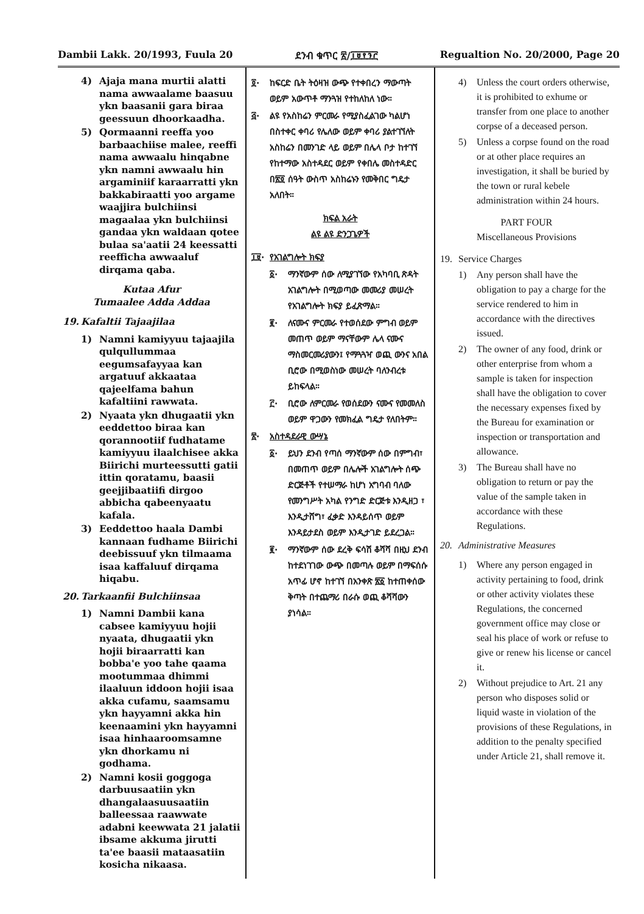Dambii Lakk. 20/1993, Fuula 20 ደንብ ቁጥር ፳/፲፱፻፺፫ Regualtion No. 20/2000, Page 20
4) Ajaja mana murtii alatti nama awwaalame baasuu ykn baasanii gara biraa geessuun dhoorkaadha.
5) Qormaanni reeffa yoo barbaachiise malee, reeffi nama awwaalu hinqabne ykn namni awwaalu hin argaminiif karaarratti ykn bakkabiraatti yoo argame waajjira bulchiinsi magaalaa ykn bulchiinsi gandaa ykn waldaan qotee bulaa sa'aatii 24 keessatti reefficha awwaaluf dirqama qaba.
Kutaa Afur
Tumaalee Adda Addaa
19. Kafaltii Tajaajilaa
1) Namni kamiyyuu tajaajila qulqullummaa eegumsafayyaa kan argatuuf akkaataa qajeelfama bahun kafaltiini rawwata.
2) Nyaata ykn dhugaatii ykn eeddettoo biraa kan qorannootiif fudhatame kamiyyuu ilaalchisee akka Biirichi murteessutti gatii ittin qoratamu, baasii geejjibaatiifi dirgoo abbicha qabeenyaatu kafala.
3) Eeddettoo haala Dambi kannaan fudhame Biirichi deebissuuf ykn tilmaama isaa kaffaluuf dirqama hiqabu.
20. Tarkaanfii Bulchiinsaa
1) Namni Dambii kana cabsee kamiyyuu hojii nyaata, dhugaatii ykn hojii biraarratti kan bobba'e yoo tahe qaama mootummaa dhimmi ilaaluun iddoon hojii isaa akka cufamu, saamsamu ykn hayyamni akka hin keenaamini ykn hayyamni isaa hinhaaroomsamne ykn dhorkamu ni godhama.
2) Namni kosii goggoga darbuusaatiin ykn dhangalaasuusaatiin balleessaa raawwate adabni keewwata 21 jalatii ibsame akkuma jirutti ta'ee baasii mataasatiin kosicha nikaasa.
፬· ከፍርድ ቤት ትዕዛዝ ውጭ የተቀበረን ማውጣት ወይም አውጥቶ ማንጓዝ የተከለከለ ነው።
፭· ልዩ የአስከሬን ምርመራ የሚያስፈልገው ካልሆነ በስተቀር ቀባሪ የሌለው ወይም ቀባሪ ያልተገኘለት አስከሬን በመንገድ ላይ ወይም በሌላ ቦታ ከተገኘ የከተማው አስተዳደር ወይም የቀበሌ መስተዳድር በ፳፬ ሰዓት ውስጥ አስከሬኑን የመቅበር ግዴታ አለበት።
ክፍል አራት
ልዩ ልዩ ድንጋጌዎች
፲፱· የአገልግሎት ክፍያ
፩· ማንኛውም ሰው ለሚያገኘው የአካባቢ ጽዳት አገልግሎት በሚወጣው መመሪያ መሠረት የአገልግሎት ክፍያ ይፈጽማል።
፪· ለናሙና ምርመራ የተወሰደው ምግብ ወይም መጠጥ ወይም ማናቸውም ሌላ ናሙና ማስመርመሪያውን፤ የማጓጓዣ ወጪ ውንና አበል ቢሮው በሚወስነው መሠረት ባለንብረቱ ይከፍላል።
፫· ቢሮው ለምርመራ የወሰደውን ናሙና የመመለስ ወይም ዋጋውን የመክፈል ግዴታ የለበትም።
፳· አስተዳደራዊ ውሣኔ
፩· ይህን ደንብ የጣሰ ማንኛውም ሰው በምግብ፣ በመጠጥ ወይም በሌሎች አገልግሎት ሰጭ ድርጅቶች የተሠማራ ከሆነ አግባብ ባለው የመንግሥት አካል የንግድ ድርጅቱ እንዲዘጋ ፣ እንዲታሸግ፣ ፈቃድ እንዳይሰጥ ወይም እንዳይታደስ ወይም እንዲታገድ ይደረጋል።
፪· ማንኛውም ሰው ደረቅ ፍሳሽ ቆሻሻ በዚህ ደንብ ከተደነገገው ውጭ በመጣሉ ወይም በማፍሰሱ አጥፊ ሆኖ ከተገኘ በአንቀጽ ፳፩ ከተጠቀሰው ቅጣት በተጨማሪ በራሱ ወጪ ቆሻሻውን ያነሳል።
4) Unless the court orders otherwise, it is prohibited to exhume or transfer from one place to another corpse of a deceased person.
5) Unless a corpse found on the road or at other place requires an investigation, it shall be buried by the town or rural kebele administration within 24 hours.
PART FOUR
Miscellaneous Provisions
19. Service Charges
1) Any person shall have the obligation to pay a charge for the service rendered to him in accordance with the directives issued.
2) The owner of any food, drink or other enterprise from whom a sample is taken for inspection shall have the obligation to cover the necessary expenses fixed by the Bureau for examination or inspection or transportation and allowance.
3) The Bureau shall have no obligation to return or pay the value of the sample taken in accordance with these Regulations.
20. Administrative Measures
1) Where any person engaged in activity pertaining to food, drink or other activity violates these Regulations, the concerned government office may close or seal his place of work or refuse to give or renew his license or cancel it.
2) Without prejudice to Art. 21 any person who disposes solid or liquid waste in violation of the provisions of these Regulations, in addition to the penalty specified under Article 21, shall remove it.